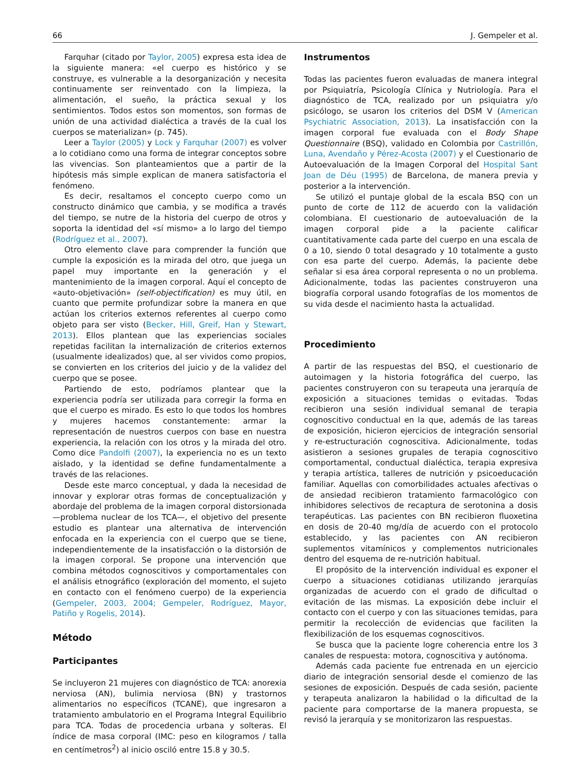66 J. Gempeler et al.
Farquhar (citado por Taylor, 2005) expresa esta idea de la siguiente manera: «el cuerpo es histórico y se construye, es vulnerable a la desorganización y necesita continuamente ser reinventado con la limpieza, la alimentación, el sueño, la práctica sexual y los sentimientos. Todos estos son momentos, son formas de unión de una actividad dialéctica a través de la cual los cuerpos se materializan» (p. 745).
Leer a Taylor (2005) y Lock y Farquhar (2007) es volver a lo cotidiano como una forma de integrar conceptos sobre las vivencias. Son planteamientos que a partir de la hipótesis más simple explican de manera satisfactoria el fenómeno.
Es decir, resaltamos el concepto cuerpo como un constructo dinámico que cambia, y se modifica a través del tiempo, se nutre de la historia del cuerpo de otros y soporta la identidad del «sí mismo» a lo largo del tiempo (Rodríguez et al., 2007).
Otro elemento clave para comprender la función que cumple la exposición es la mirada del otro, que juega un papel muy importante en la generación y el mantenimiento de la imagen corporal. Aquí el concepto de «auto-objetivación» (self-objectification) es muy útil, en cuanto que permite profundizar sobre la manera en que actúan los criterios externos referentes al cuerpo como objeto para ser visto (Becker, Hill, Greif, Han y Stewart, 2013). Ellos plantean que las experiencias sociales repetidas facilitan la internalización de criterios externos (usualmente idealizados) que, al ser vividos como propios, se convierten en los criterios del juicio y de la validez del cuerpo que se posee.
Partiendo de esto, podríamos plantear que la experiencia podría ser utilizada para corregir la forma en que el cuerpo es mirado. Es esto lo que todos los hombres y mujeres hacemos constantemente: armar la representación de nuestros cuerpos con base en nuestra experiencia, la relación con los otros y la mirada del otro. Como dice Pandolfi (2007), la experiencia no es un texto aislado, y la identidad se define fundamentalmente a través de las relaciones.
Desde este marco conceptual, y dada la necesidad de innovar y explorar otras formas de conceptualización y abordaje del problema de la imagen corporal distorsionada —problema nuclear de los TCA—, el objetivo del presente estudio es plantear una alternativa de intervención enfocada en la experiencia con el cuerpo que se tiene, independientemente de la insatisfacción o la distorsión de la imagen corporal. Se propone una intervención que combina métodos cognoscitivos y comportamentales con el análisis etnográfico (exploración del momento, el sujeto en contacto con el fenómeno cuerpo) de la experiencia (Gempeler, 2003, 2004; Gempeler, Rodríguez, Mayor, Patiño y Rogelis, 2014).
Método
Participantes
Se incluyeron 21 mujeres con diagnóstico de TCA: anorexia nerviosa (AN), bulimia nerviosa (BN) y trastornos alimentarios no específicos (TCANE), que ingresaron a tratamiento ambulatorio en el Programa Integral Equilibrio para TCA. Todas de procedencia urbana y solteras. El índice de masa corporal (IMC: peso en kilogramos / talla en centímetros<sup>2</sup>) al inicio osciló entre 15.8 y 30.5.
Instrumentos
Todas las pacientes fueron evaluadas de manera integral por Psiquiatría, Psicología Clínica y Nutriología. Para el diagnóstico de TCA, realizado por un psiquiatra y/o psicólogo, se usaron los criterios del DSM V (American Psychiatric Association, 2013). La insatisfacción con la imagen corporal fue evaluada con el Body Shape Questionnaire (BSQ), validado en Colombia por Castrillón, Luna, Avendaño y Pérez-Acosta (2007) y el Cuestionario de Autoevaluación de la Imagen Corporal del Hospital Sant Joan de Déu (1995) de Barcelona, de manera previa y posterior a la intervención.
Se utilizó el puntaje global de la escala BSQ con un punto de corte de 112 de acuerdo con la validación colombiana. El cuestionario de autoevaluación de la imagen corporal pide a la paciente calificar cuantitativamente cada parte del cuerpo en una escala de 0 a 10, siendo 0 total desagrado y 10 totalmente a gusto con esa parte del cuerpo. Además, la paciente debe señalar si esa área corporal representa o no un problema. Adicionalmente, todas las pacientes construyeron una biografía corporal usando fotografías de los momentos de su vida desde el nacimiento hasta la actualidad.
Procedimiento
A partir de las respuestas del BSQ, el cuestionario de autoimagen y la historia fotográfica del cuerpo, las pacientes construyeron con su terapeuta una jerarquía de exposición a situaciones temidas o evitadas. Todas recibieron una sesión individual semanal de terapia cognoscitivo conductual en la que, además de las tareas de exposición, hicieron ejercicios de integración sensorial y re-estructuración cognoscitiva. Adicionalmente, todas asistieron a sesiones grupales de terapia cognoscitivo comportamental, conductual dialéctica, terapia expresiva y terapia artística, talleres de nutrición y psicoeducación familiar. Aquellas con comorbilidades actuales afectivas o de ansiedad recibieron tratamiento farmacológico con inhibidores selectivos de recaptura de serotonina a dosis terapéuticas. Las pacientes con BN recibieron fluoxetina en dosis de 20-40 mg/día de acuerdo con el protocolo establecido, y las pacientes con AN recibieron suplementos vitamínicos y complementos nutricionales dentro del esquema de re-nutrición habitual.
El propósito de la intervención individual es exponer el cuerpo a situaciones cotidianas utilizando jerarquías organizadas de acuerdo con el grado de dificultad o evitación de las mismas. La exposición debe incluir el contacto con el cuerpo y con las situaciones temidas, para permitir la recolección de evidencias que faciliten la flexibilización de los esquemas cognoscitivos.
Se busca que la paciente logre coherencia entre los 3 canales de respuesta: motora, cognoscitiva y autónoma.
Además cada paciente fue entrenada en un ejercicio diario de integración sensorial desde el comienzo de las sesiones de exposición. Después de cada sesión, paciente y terapeuta analizaron la habilidad o la dificultad de la paciente para comportarse de la manera propuesta, se revisó la jerarquía y se monitorizaron las respuestas.